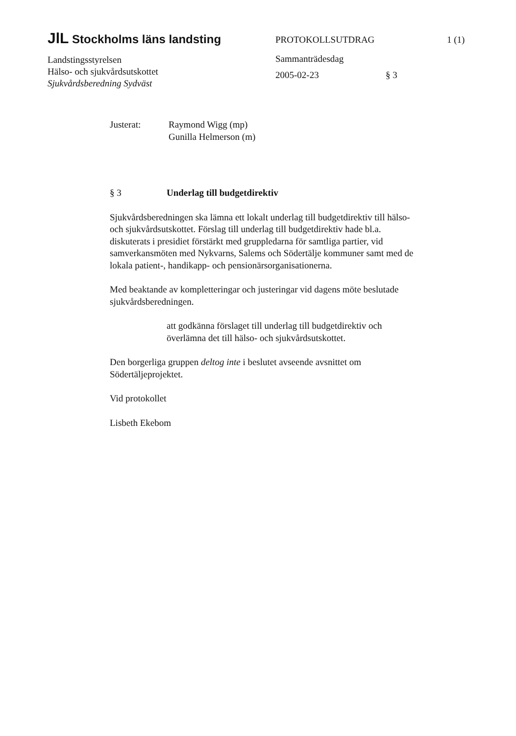JlL Stockholms läns landsting
Landstingsstyrelsen
Hälso- och sjukvårdsutskottet
Sjukvårdsberedning Sydväst
PROTOKOLLSUTDRAG
Sammanträdesdag
2005-02-23 § 3
1 (1)
Justerat: Raymond Wigg (mp)
Gunilla Helmerson (m)
§ 3 Underlag till budgetdirektiv
Sjukvårdsberedningen ska lämna ett lokalt underlag till budgetdirektiv till hälso- och sjukvårdsutskottet. Förslag till underlag till budgetdirektiv hade bl.a. diskuterats i presidiet förstärkt med gruppledarna för samtliga partier, vid samverkansmöten med Nykvarns, Salems och Södertälje kommuner samt med de lokala patient-, handikapp- och pensionärsorganisationerna.
Med beaktande av kompletteringar och justeringar vid dagens möte beslutade sjukvårdsberedningen.
att godkänna förslaget till underlag till budgetdirektiv och överlämna det till hälso- och sjukvårdsutskottet.
Den borgerliga gruppen deltog inte i beslutet avseende avsnittet om Södertäljeprojektet.
Vid protokollet
Lisbeth Ekebom